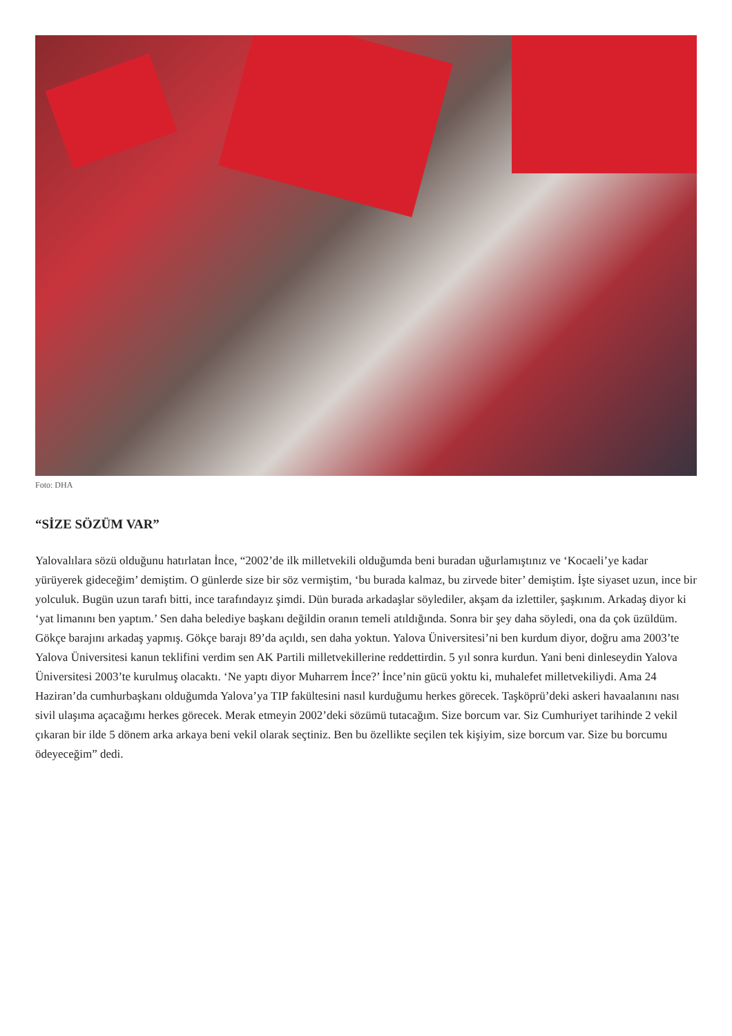Foto: DHA
“SİZE SÖZÜM VAR”
Yalovalılara sözü olduğunu hatırlatan İnce, “2002’de ilk milletvekili olduğumda beni buradan uğurlamıştınız ve ‘Kocaeli’ye kadar yürüyerek gideceğim’ demiştim. O günlerde size bir söz vermiştim, ‘bu burada kalmaz, bu zirvede biter’ demiştim. İşte siyaset uzun, ince bir yolculuk. Bugün uzun tarafı bitti, ince tarafındayız şimdi. Dün burada arkadaşlar söylediler, akşam da izlettiler, şaşkınım. Arkadaş diyor ki ‘yat limanını ben yaptım.’ Sen daha belediye başkanı değildin oranın temeli atıldığında. Sonra bir şey daha söyledi, ona da çok üzüldüm. Gökçe barajını arkadaş yapmış. Gökçe barajı 89’da açıldı, sen daha yoktun. Yalova Üniversitesi’ni ben kurdum diyor, doğru ama 2003’te Yalova Üniversitesi kanun teklifini verdim sen AK Partili milletvekillerine reddettirdin. 5 yıl sonra kurdun. Yani beni dinleseydin Yalova Üniversitesi 2003’te kurulmuş olacaktı. ‘Ne yaptı diyor Muharrem İnce?’ İnce’nin gücü yoktu ki, muhalefet milletvekiliydi. Ama 24 Haziran’da cumhurbaşkanı olduğumda Yalova’ya TIP fakültesini nasıl kurduğumu herkes görecek. Taşköprü’deki askeri havaalanını nası sivil ulaşıma açacağımı herkes görecek. Merak etmeyin 2002’deki sözümü tutacağım. Size borcum var. Siz Cumhuriyet tarihinde 2 vekil çıkaran bir ilde 5 dönem arka arkaya beni vekil olarak seçtiniz. Ben bu özellikte seçilen tek kişiyim, size borcum var. Size bu borcumu ödeyeceğim” dedi.